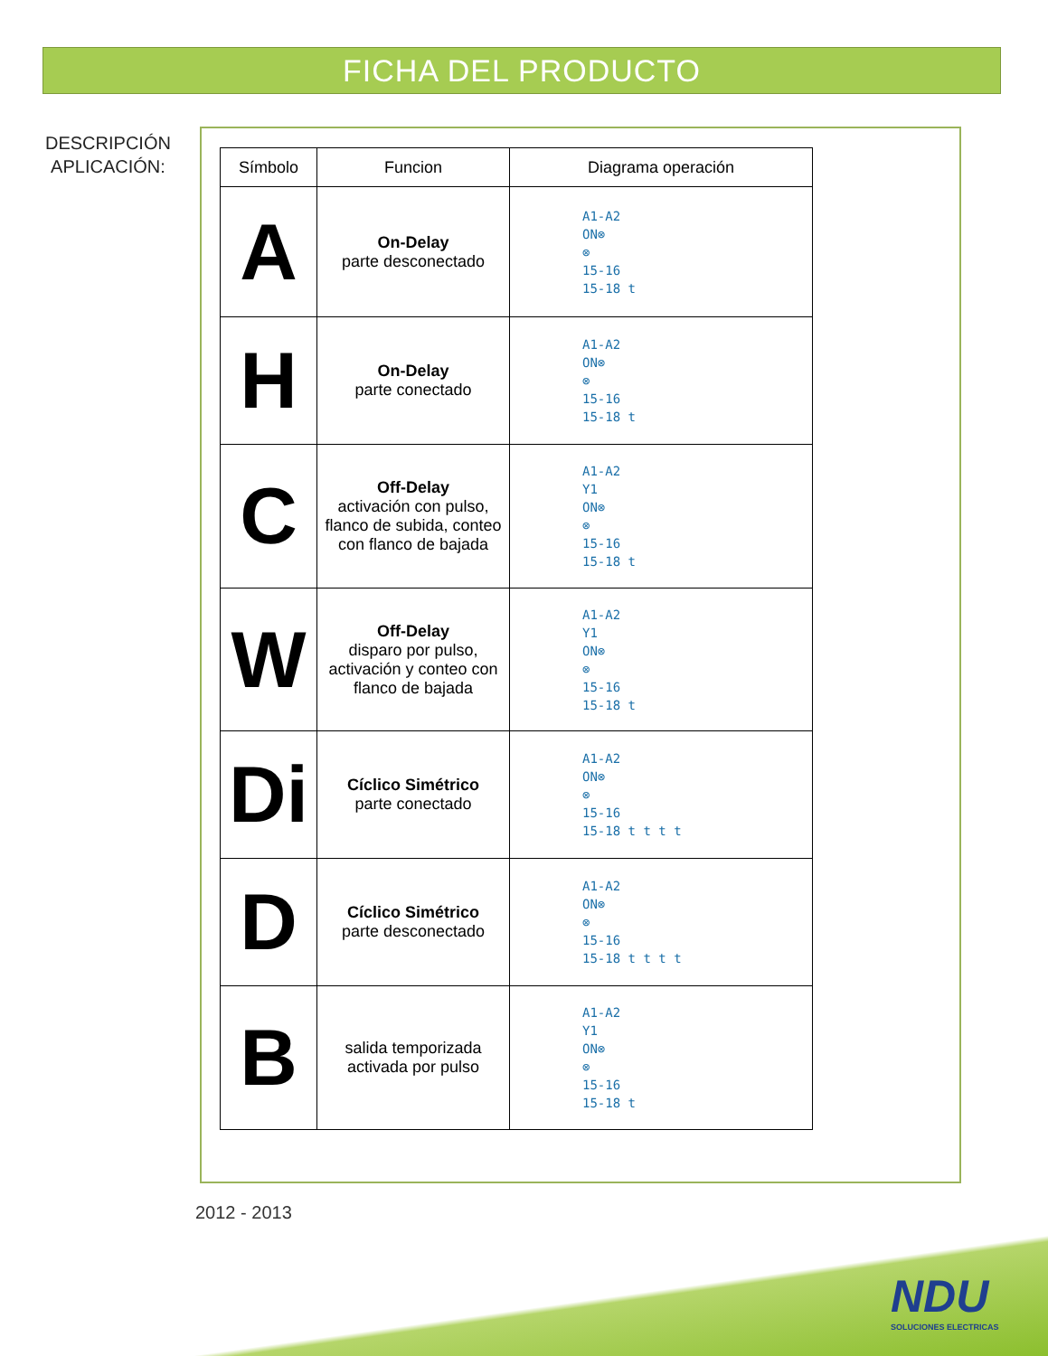FICHA DEL PRODUCTO
DESCRIPCIÓN
APLICACIÓN:
| Símbolo | Funcion | Diagrama operación |
| --- | --- | --- |
| A | On-Delay parte desconectado | A1-A2 ON⊗ ⊗ 15-16 15-18 t |
| H | On-Delay parte conectado | A1-A2 ON⊗ ⊗ 15-16 15-18 t |
| C | Off-Delay activación con pulso, flanco de subida, conteo con flanco de bajada | A1-A2 Y1 ON⊗ ⊗ 15-16 15-18 t |
| W | Off-Delay disparo por pulso, activación y conteo con flanco de bajada | A1-A2 Y1 ON⊗ ⊗ 15-16 15-18 t |
| Di | Cíclico Simétrico parte conectado | A1-A2 ON⊗ ⊗ 15-16 15-18 t t t t |
| D | Cíclico Simétrico parte desconectado | A1-A2 ON⊗ ⊗ 15-16 15-18 t t t t |
| B | salida temporizada activada por pulso | A1-A2 Y1 ON⊗ ⊗ 15-16 15-18 t |
2012 - 2013
NDU
SOLUCIONES ELECTRICAS